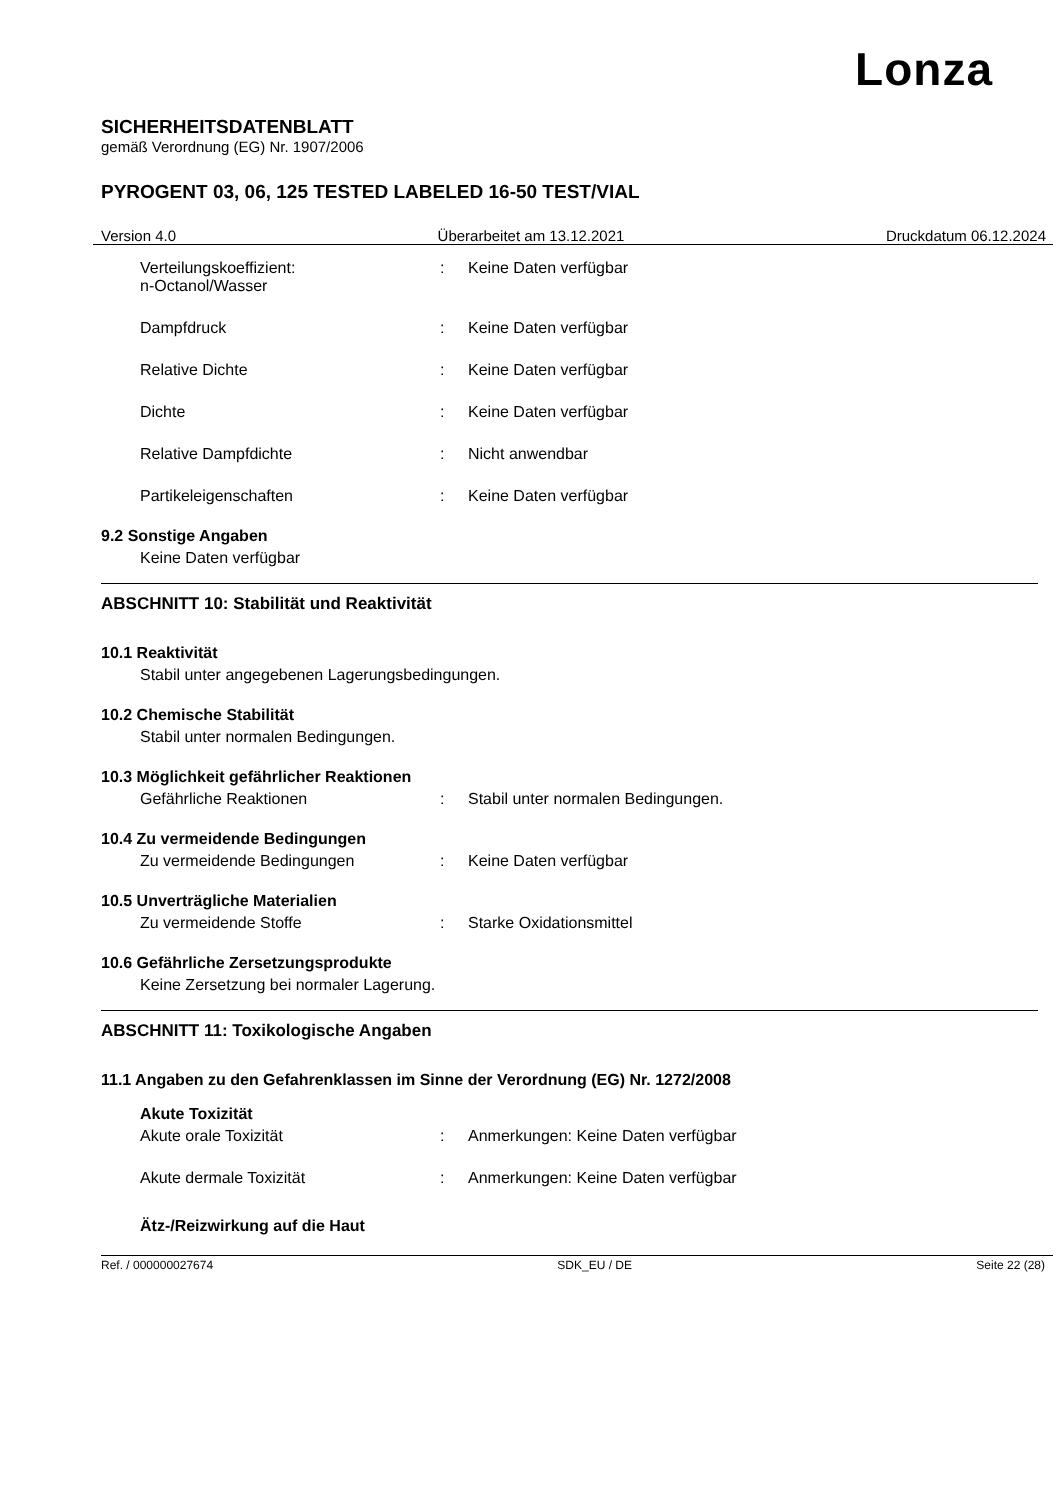Lonza
SICHERHEITSDATENBLATT
gemäß Verordnung (EG) Nr. 1907/2006
PYROGENT 03, 06, 125 TESTED LABELED 16-50 TEST/VIAL
Version 4.0 Überarbeitet am 13.12.2021 Druckdatum 06.12.2024
Verteilungskoeffizient:
n-Octanol/Wasser
: Keine Daten verfügbar
Dampfdruck : Keine Daten verfügbar
Relative Dichte : Keine Daten verfügbar
Dichte : Keine Daten verfügbar
Relative Dampfdichte : Nicht anwendbar
Partikeleigenschaften : Keine Daten verfügbar
9.2 Sonstige Angaben
Keine Daten verfügbar
ABSCHNITT 10: Stabilität und Reaktivität
10.1 Reaktivität
Stabil unter angegebenen Lagerungsbedingungen.
10.2 Chemische Stabilität
Stabil unter normalen Bedingungen.
10.3 Möglichkeit gefährlicher Reaktionen
Gefährliche Reaktionen : Stabil unter normalen Bedingungen.
10.4 Zu vermeidende Bedingungen
Zu vermeidende Bedingungen : Keine Daten verfügbar
10.5 Unverträgliche Materialien
Zu vermeidende Stoffe : Starke Oxidationsmittel
10.6 Gefährliche Zersetzungsprodukte
Keine Zersetzung bei normaler Lagerung.
ABSCHNITT 11: Toxikologische Angaben
11.1 Angaben zu den Gefahrenklassen im Sinne der Verordnung (EG) Nr. 1272/2008
Akute Toxizität
Akute orale Toxizität : Anmerkungen: Keine Daten verfügbar
Akute dermale Toxizität : Anmerkungen: Keine Daten verfügbar
Ätz-/Reizwirkung auf die Haut
Ref. / 000000027674 SDK_EU / DE Seite 22 (28)